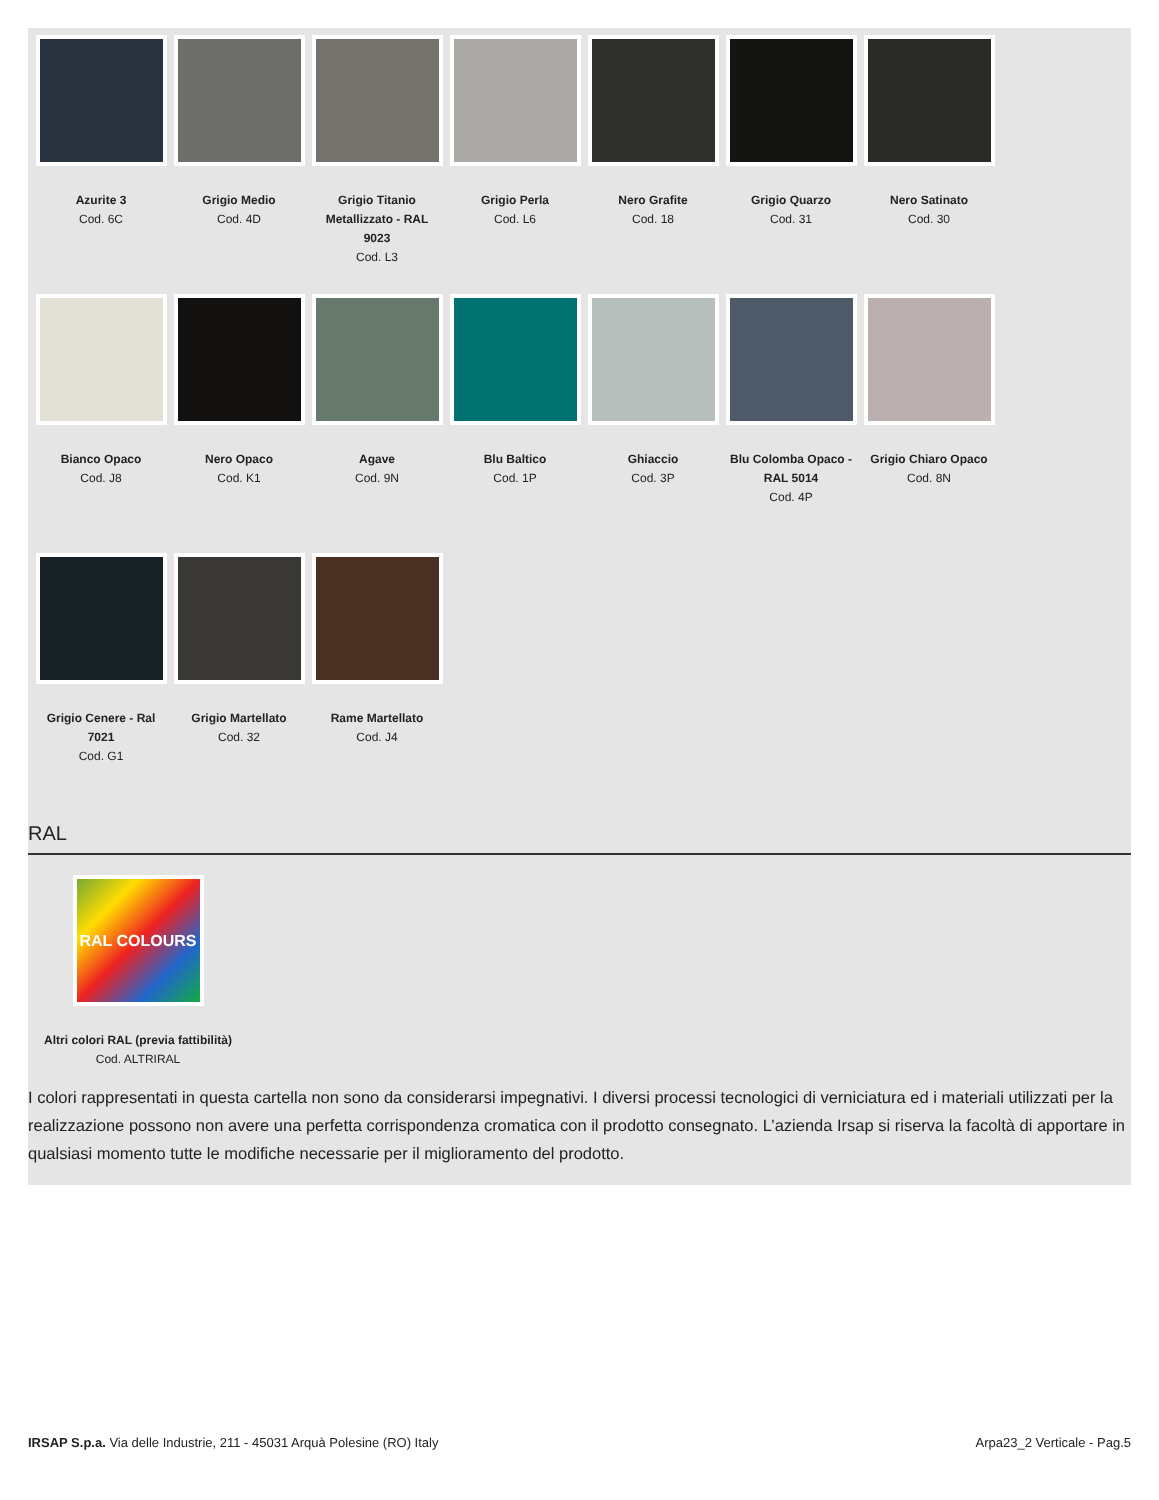Azurite 3
Cod. 6C
Grigio Medio
Cod. 4D
Grigio Titanio Metallizzato - RAL 9023
Cod. L3
Grigio Perla
Cod. L6
Nero Grafite
Cod. 18
Grigio Quarzo
Cod. 31
Nero Satinato
Cod. 30
Bianco Opaco
Cod. J8
Nero Opaco
Cod. K1
Agave
Cod. 9N
Blu Baltico
Cod. 1P
Ghiaccio
Cod. 3P
Blu Colomba Opaco - RAL 5014
Cod. 4P
Grigio Chiaro Opaco
Cod. 8N
Grigio Cenere - Ral 7021
Cod. G1
Grigio Martellato
Cod. 32
Rame Martellato
Cod. J4
RAL
RAL COLOURS
Altri colori RAL (previa fattibilità)
Cod. ALTRIRAL
I colori rappresentati in questa cartella non sono da considerarsi impegnativi. I diversi processi tecnologici di verniciatura ed i materiali utilizzati per la realizzazione possono non avere una perfetta corrispondenza cromatica con il prodotto consegnato. L’azienda Irsap si riserva la facoltà di apportare in qualsiasi momento tutte le modifiche necessarie per il miglioramento del prodotto.
IRSAP S.p.a. Via delle Industrie, 211 - 45031 Arquà Polesine (RO) Italy Arpa23_2 Verticale - Pag.5